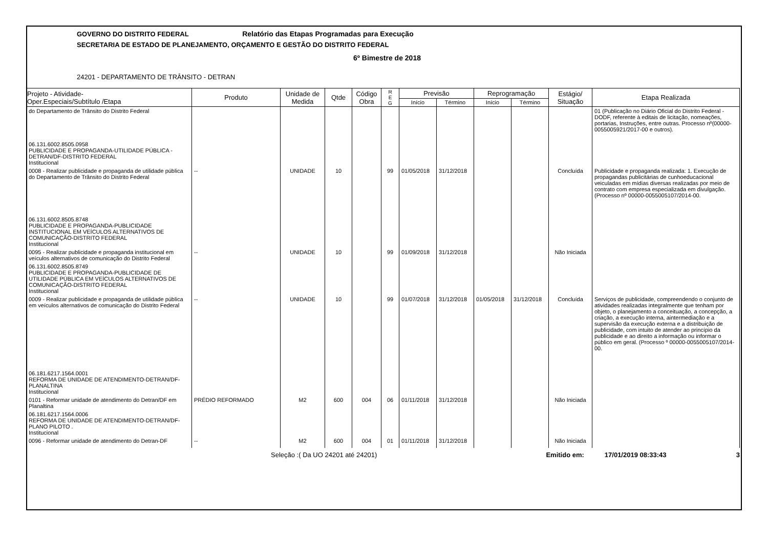GOVERNO DO DISTRITO FEDERAL Relatório das Etapas Programadas para Execução
SECRETARIA DE ESTADO DE PLANEJAMENTO, ORÇAMENTO E GESTÃO DO DISTRITO FEDERAL
6º Bimestre de 2018
24201 - DEPARTAMENTO DE TRÂNSITO - DETRAN
| Projeto - Atividade- Oper.Especiais/Subtítulo /Etapa | Produto | Unidade de Medida | Qtde | Código Obra | R E G | Previsão | | Reprogramação | | Estágio/ Situação | Etapa Realizada |
| --- | --- | --- | --- | --- | --- | --- | --- | --- | --- | --- | --- |
| | | | | | | Início | Término | Início | Término | | |
| do Departamento de Trânsito do Distrito Federal | | | | | | | | | | | 01 (Publicação no Diário Oficial do Distrito Federal -DODF, referente à editais de licitação, nomeações, portarias, Instruções, entre outras. Processo nº(00000-0055005921/2017-00 e outros). |
| 06.131.6002.8505.0958 PUBLICIDADE E PROPAGANDA-UTILIDADE PÚBLICA - DETRAN/DF-DISTRITO FEDERAL Institucional | | | | | | | | | | | |
| 0008 - Realizar publicidade e propaganda de utilidade pública do Departamento de Trânsito do Distrito Federal | -- | UNIDADE | 10 | | 99 | 01/05/2018 | 31/12/2018 | | | Concluída | Publicidade e propaganda realizada: 1. Execução de propagandas publicitárias de cunhoeducacional veiculadas em mídias diversas realizadas por meio de contrato com empresa especializada em divulgação. (Processo nº 00000-0055005107/2014-00. |
| 06.131.6002.8505.8748 PUBLICIDADE E PROPAGANDA-PUBLICIDADE INSTITUCIONAL EM VEÍCULOS ALTERNATIVOS DE COMUNICAÇÃO-DISTRITO FEDERAL Institucional | | | | | | | | | | | |
| 0095 - Realizar publicidade e propaganda institucional em veículos alternativos de comunicação do Distrito Federal | -- | UNIDADE | 10 | | 99 | 01/09/2018 | 31/12/2018 | | | Não Iniciada | |
| 06.131.6002.8505.8749 PUBLICIDADE E PROPAGANDA-PUBLICIDADE DE UTILIDADE PÚBLICA EM VEÍCULOS ALTERNATIVOS DE COMUNICAÇÃO-DISTRITO FEDERAL Institucional | | | | | | | | | | | |
| 0009 - Realizar publicidade e propaganda de utilidade pública em veículos alternativos de comunicação do Distrito Federal | -- | UNIDADE | 10 | | 99 | 01/07/2018 | 31/12/2018 | 01/05/2018 | 31/12/2018 | Concluída | Serviços de publicidade, compreendendo o conjunto de atividades realizadas integralmente que tenham por objeto, o planejamento a conceituação, a concepção, a criação, a execução interna, aintermediação e a supervisão da execução externa e a distribuição de publicidade, com intuito de atender ao princípio da publicidade e ao direito a informação ou informar o público em geral. (Processo º 00000-0055005107/2014-00. |
| 06.181.6217.1564.0001 REFORMA DE UNIDADE DE ATENDIMENTO-DETRAN/DF- PLANALTINA Institucional | | | | | | | | | | | |
| 0101 - Reformar unidade de atendimento do Detran/DF em Planaltina | PRÉDIO REFORMADO | M2 | 600 | 004 | 06 | 01/11/2018 | 31/12/2018 | | | Não Iniciada | |
| 06.181.6217.1564.0006 REFORMA DE UNIDADE DE ATENDIMENTO-DETRAN/DF- PLANO PILOTO . Institucional | | | | | | | | | | | |
| 0096 - Reformar unidade de atendimento do Detran-DF | -- | M2 | 600 | 004 | 01 | 01/11/2018 | 31/12/2018 | | | Não Iniciada | |
Seleção :( Da UO 24201 até 24201) Emitido em: 17/01/2019 08:33:43 3